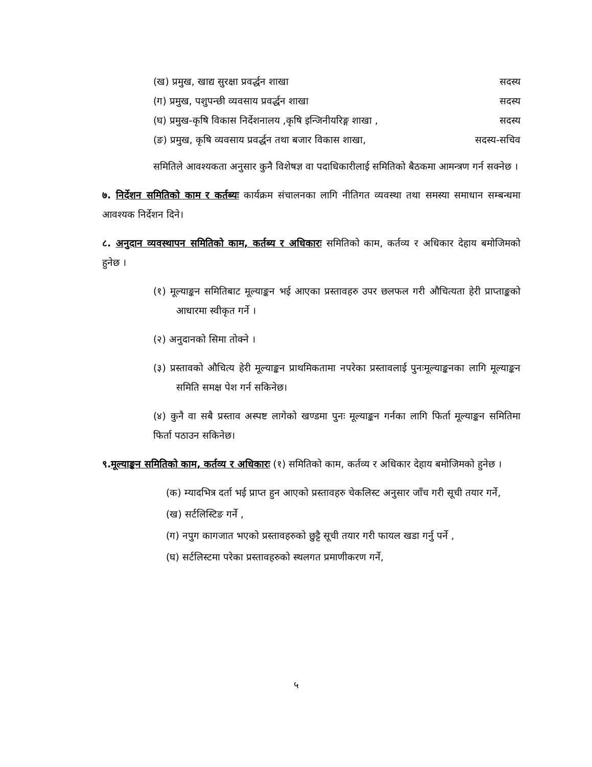(ख) प्रमुख, खाद्य सुरक्षा प्रवर्द्धन शाखा सदस्य
(ग) प्रमुख, पशुपन्छी व्यवसाय प्रवर्द्धन शाखा सदस्य
(घ) प्रमुख-कृषि विकास निर्देशनालय ,कृषि इन्जिनीयरिङ्ग शाखा , सदस्य
(ङ) प्रमुख, कृषि व्यवसाय प्रवर्द्धन तथा बजार विकास शाखा, सदस्य-सचिव
समितिले आवश्यकता अनुसार कुनै विशेषज्ञ वा पदाधिकारीलाई समितिको बैठकमा आमन्त्रण गर्न सक्नेछ ।
७. निर्देशन समितिको काम र कर्तब्यः कार्यक्रम संचालनका लागि नीतिगत व्यवस्था तथा समस्या समाधान सम्बन्धमा आवश्यक निर्देशन दिने।
८. अनुदान व्यवस्थापन समितिको काम, कर्तब्य र अधिकारः समितिको काम, कर्तव्य र अधिकार देहाय बमोजिमको हुनेछ ।
(१) मूल्याङ्कन समितिबाट मूल्याङ्कन भई आएका प्रस्तावहरु उपर छलफल गरी औचित्यता हेरी प्राप्ताङ्कको आधारमा स्वीकृत गर्ने ।
(२) अनुदानको सिमा तोक्ने ।
(३) प्रस्तावको औचित्य हेरी मूल्याङ्कन प्राथमिकतामा नपरेका प्रस्तावलाई पुनःमूल्याङ्कनका लागि मूल्याङ्कन समिति समक्ष पेश गर्न सकिनेछ।
(४) कुनै वा सबै प्रस्ताव अस्पष्ट लागेको खण्डमा पुनः मूल्याङ्कन गर्नका लागि फिर्ता मूल्याङ्कन समितिमा फिर्ता पठाउन सकिनेछ।
९.मूल्याङ्कन समितिको काम, कर्तव्य र अधिकारः (१) समितिको काम, कर्तव्य र अधिकार देहाय बमोजिमको हुनेछ ।
(क) म्यादभित्र दर्ता भई प्राप्त हुन आएको प्रस्तावहरु चेकलिस्ट अनुसार जाँच गरी सूची तयार गर्ने,
(ख) सर्टलिस्टिङ गर्ने ,
(ग) नपुग कागजात भएको प्रस्तावहरुको छुट्टै सूची तयार गरी फायल खडा गर्नु पर्ने ,
(घ) सर्टलिस्टमा परेका प्रस्तावहरुको स्थलगत प्रमाणीकरण गर्ने,
५